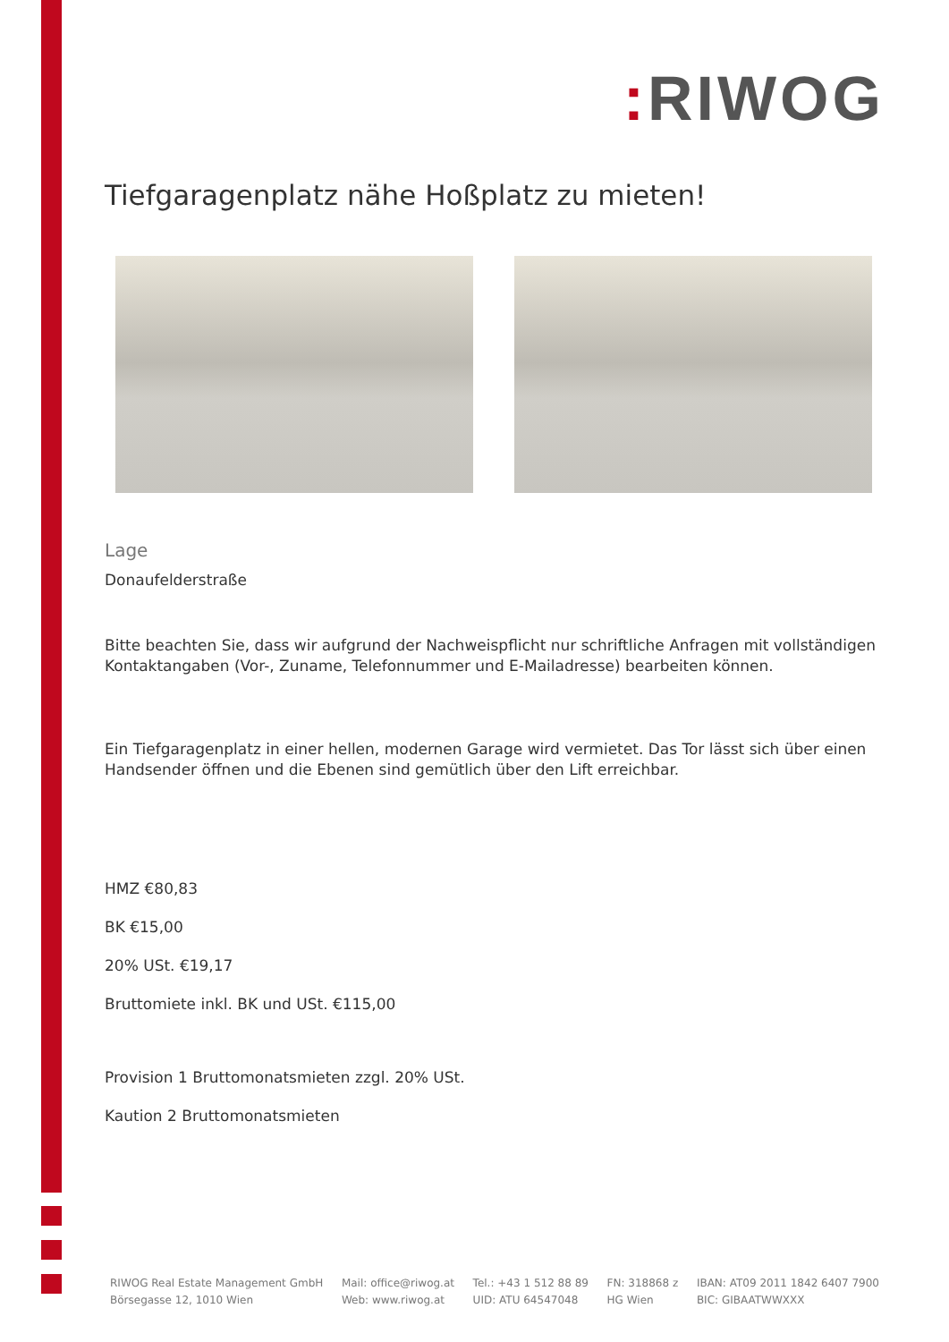: RIWOG
Tiefgaragenplatz nähe Hoßplatz zu mieten!
Lage
Donaufelderstraße
Bitte beachten Sie, dass wir aufgrund der Nachweispflicht nur schriftliche Anfragen mit vollständigen Kontaktangaben (Vor-, Zuname, Telefonnummer und E-Mailadresse) bearbeiten können.
Ein Tiefgaragenplatz in einer hellen, modernen Garage wird vermietet. Das Tor lässt sich über einen Handsender öffnen und die Ebenen sind gemütlich über den Lift erreichbar.
HMZ €80,83
BK €15,00
20% USt. €19,17
Bruttomiete inkl. BK und USt. €115,00
Provision 1 Bruttomonatsmieten zzgl. 20% USt.
Kaution 2 Bruttomonatsmieten
RIWOG Real Estate Management GmbH
Börsegasse 12, 1010 Wien
Mail: office@riwog.at
Web: www.riwog.at
Tel.: +43 1 512 88 89
UID: ATU 64547048
FN: 318868 z
HG Wien
IBAN: AT09 2011 1842 6407 7900
BIC: GIBAATWWXXX